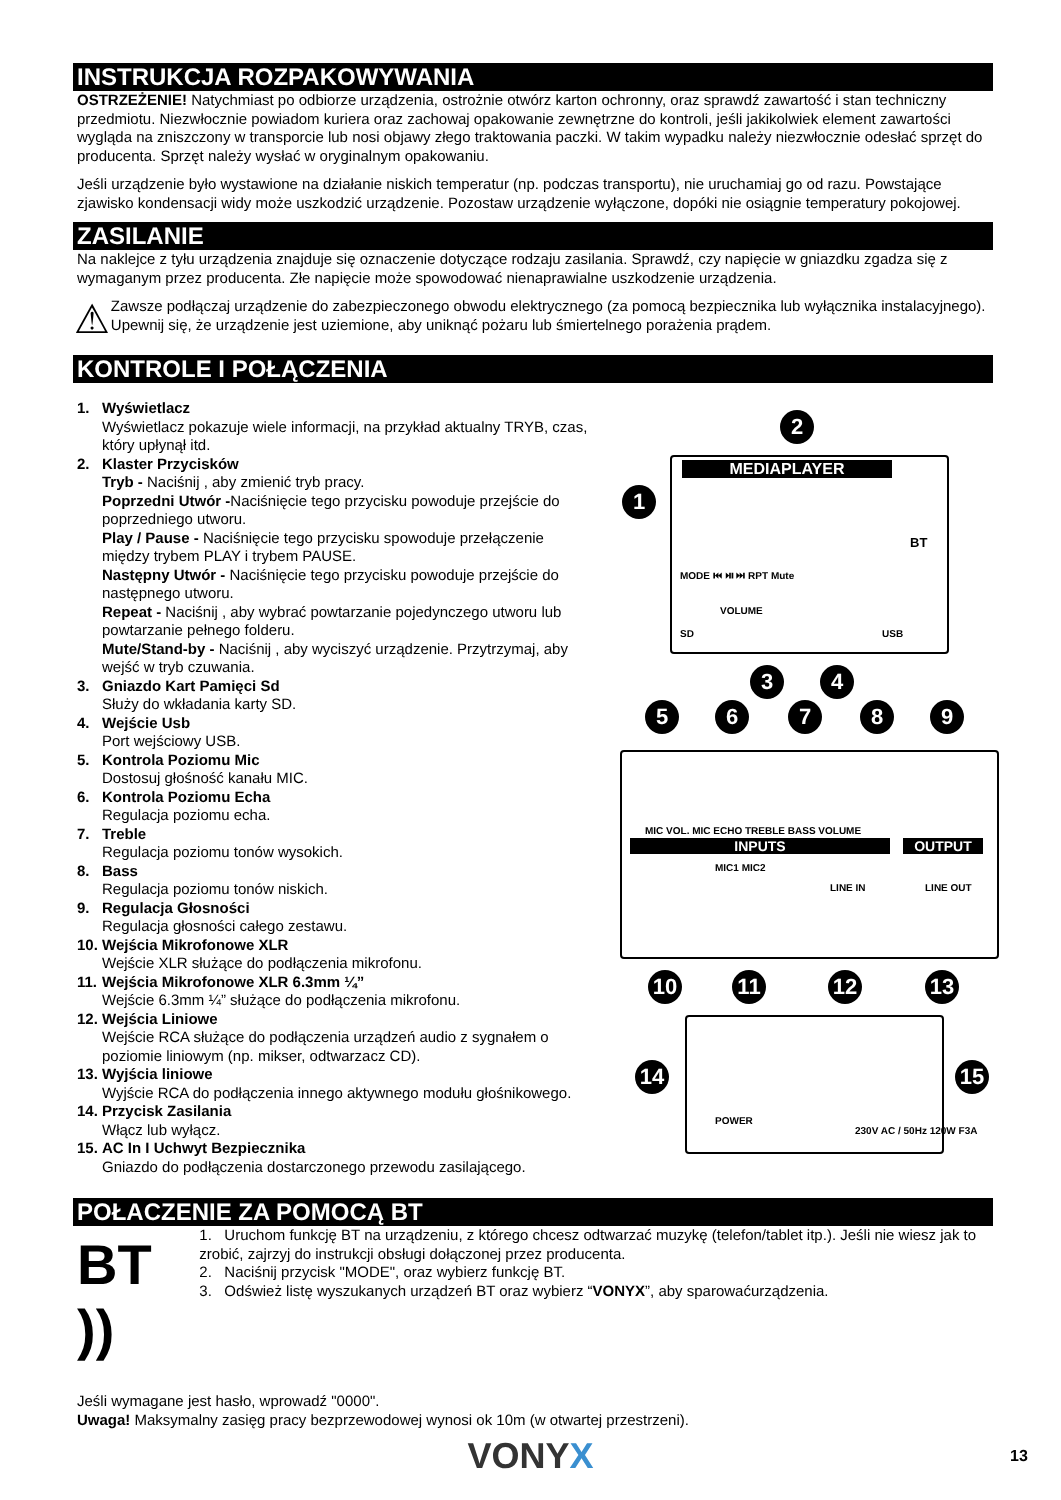INSTRUKCJA ROZPAKOWYWANIA
OSTRZEŻENIE! Natychmiast po odbiorze urządzenia, ostrożnie otwórz karton ochronny, oraz sprawdź zawartość i stan techniczny przedmiotu. Niezwłocznie powiadom kuriera oraz zachowaj opakowanie zewnętrzne do kontroli, jeśli jakikolwiek element zawartości wygląda na zniszczony w transporcie lub nosi objawy złego traktowania paczki. W takim wypadku należy niezwłocznie odesłać sprzęt do producenta. Sprzęt należy wysłać w oryginalnym opakowaniu.
Jeśli urządzenie było wystawione na działanie niskich temperatur (np. podczas transportu), nie uruchamiaj go od razu. Powstające zjawisko kondensacji widy może uszkodzić urządzenie. Pozostaw urządzenie wyłączone, dopóki nie osiągnie temperatury pokojowej.
ZASILANIE
Na naklejce z tyłu urządzenia znajduje się oznaczenie dotyczące rodzaju zasilania. Sprawdź, czy napięcie w gniazdku zgadza się z wymaganym przez producenta. Złe napięcie może spowodować nienaprawialne uszkodzenie urządzenia.
⚠
Zawsze podłączaj urządzenie do zabezpieczonego obwodu elektrycznego (za pomocą bezpiecznika lub wyłącznika instalacyjnego). Upewnij się, że urządzenie jest uziemione, aby uniknąć pożaru lub śmiertelnego porażenia prądem.
KONTROLE I POŁĄCZENIA
1. Wyświetlacz
Wyświetlacz pokazuje wiele informacji, na przykład aktualny TRYB, czas, który upłynął itd.
2. Klaster Przycisków
Tryb - Naciśnij , aby zmienić tryb pracy.
Poprzedni Utwór -Naciśnięcie tego przycisku powoduje przejście do poprzedniego utworu.
Play / Pause - Naciśnięcie tego przycisku spowoduje przełączenie między trybem PLAY i trybem PAUSE.
Następny Utwór - Naciśnięcie tego przycisku powoduje przejście do następnego utworu.
Repeat - Naciśnij , aby wybrać powtarzanie pojedynczego utworu lub powtarzanie pełnego folderu.
Mute/Stand-by - Naciśnij , aby wyciszyć urządzenie. Przytrzymaj, aby wejść w tryb czuwania.
3. Gniazdo Kart Pamięci Sd
Służy do wkładania karty SD.
4. Wejście Usb
Port wejściowy USB.
5. Kontrola Poziomu Mic
Dostosuj głośność kanału MIC.
6. Kontrola Poziomu Echa
Regulacja poziomu echa.
7. Treble
Regulacja poziomu tonów wysokich.
8. Bass
Regulacja poziomu tonów niskich.
9. Regulacja Głosności
Regulacja głosności całego zestawu.
10. Wejścia Mikrofonowe XLR
Wejście XLR służące do podłączenia mikrofonu.
11. Wejścia Mikrofonowe XLR 6.3mm ¼”
Wejście 6.3mm ¼” służące do podłączenia mikrofonu.
12. Wejścia Liniowe
Wejście RCA służące do podłączenia urządzeń audio z sygnałem o poziomie liniowym (np. mikser, odtwarzacz CD).
13. Wyjścia liniowe
Wyjście RCA do podłączenia innego aktywnego modułu głośnikowego.
14. Przycisk Zasilania
Włącz lub wyłącz.
15. AC In I Uchwyt Bezpiecznika
Gniazdo do podłączenia dostarczonego przewodu zasilającego.
POŁACZENIE ZA POMOCĄ BT
BT ))
1. Uruchom funkcję BT na urządzeniu, z którego chcesz odtwarzać muzykę (telefon/tablet itp.). Jeśli nie wiesz jak to zrobić, zajrzyj do instrukcji obsługi dołączonej przez producenta.
2. Naciśnij przycisk "MODE", oraz wybierz funkcję BT.
3. Odśwież listę wyszukanych urządzeń BT oraz wybierz “VONYX”, aby sparowaćurządzenia.
Jeśli wymagane jest hasło, wprowadź "0000".
Uwaga! Maksymalny zasięg pracy bezprzewodowej wynosi ok 10m (w otwartej przestrzeni).
MEDIAPLAYER
MODE ⏮ ⏯ ⏭ RPT Mute
VOLUME
SD USB
BT
MIC VOL. MIC ECHO TREBLE BASS VOLUME
INPUTS OUTPUT
MIC1 MIC2
LINE IN LINE OUT
POWER
230V AC / 50Hz 120W F3A
1
2
3 4
5 6 7 8 9
10 11 12 13
14 15
VONYX
13